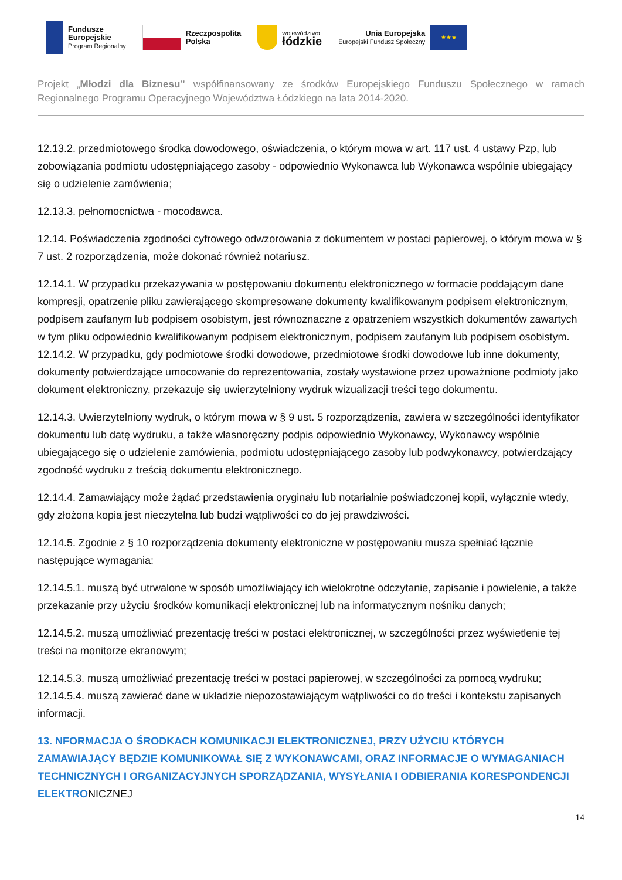Fundusze
Europejskie
Program Regionalny
Rzeczpospolita
Polska
województwo
łódzkie
Unia Europejska
Europejski Fundusz Społeczny
★★★
Projekt „Młodzi dla Biznesu” współfinansowany ze środków Europejskiego Funduszu Społecznego w ramach Regionalnego Programu Operacyjnego Województwa Łódzkiego na lata 2014-2020.
12.13.2. przedmiotowego środka dowodowego, oświadczenia, o którym mowa w art. 117 ust. 4 ustawy Pzp, lub zobowiązania podmiotu udostępniającego zasoby - odpowiednio Wykonawca lub Wykonawca wspólnie ubiegający się o udzielenie zamówienia;
12.13.3. pełnomocnictwa - mocodawca.
12.14. Poświadczenia zgodności cyfrowego odwzorowania z dokumentem w postaci papierowej, o którym mowa w § 7 ust. 2 rozporządzenia, może dokonać również notariusz.
12.14.1. W przypadku przekazywania w postępowaniu dokumentu elektronicznego w formacie poddającym dane kompresji, opatrzenie pliku zawierającego skompresowane dokumenty kwalifikowanym podpisem elektronicznym, podpisem zaufanym lub podpisem osobistym, jest równoznaczne z opatrzeniem wszystkich dokumentów zawartych w tym pliku odpowiednio kwalifikowanym podpisem elektronicznym, podpisem zaufanym lub podpisem osobistym. 12.14.2. W przypadku, gdy podmiotowe środki dowodowe, przedmiotowe środki dowodowe lub inne dokumenty, dokumenty potwierdzające umocowanie do reprezentowania, zostały wystawione przez upoważnione podmioty jako dokument elektroniczny, przekazuje się uwierzytelniony wydruk wizualizacji treści tego dokumentu.
12.14.3. Uwierzytelniony wydruk, o którym mowa w § 9 ust. 5 rozporządzenia, zawiera w szczególności identyfikator dokumentu lub datę wydruku, a także własnoręczny podpis odpowiednio Wykonawcy, Wykonawcy wspólnie ubiegającego się o udzielenie zamówienia, podmiotu udostępniającego zasoby lub podwykonawcy, potwierdzający zgodność wydruku z treścią dokumentu elektronicznego.
12.14.4. Zamawiający może żądać przedstawienia oryginału lub notarialnie poświadczonej kopii, wyłącznie wtedy, gdy złożona kopia jest nieczytelna lub budzi wątpliwości co do jej prawdziwości.
12.14.5. Zgodnie z § 10 rozporządzenia dokumenty elektroniczne w postępowaniu musza spełniać łącznie następujące wymagania:
12.14.5.1. muszą być utrwalone w sposób umożliwiający ich wielokrotne odczytanie, zapisanie i powielenie, a także przekazanie przy użyciu środków komunikacji elektronicznej lub na informatycznym nośniku danych;
12.14.5.2. muszą umożliwiać prezentację treści w postaci elektronicznej, w szczególności przez wyświetlenie tej treści na monitorze ekranowym;
12.14.5.3. muszą umożliwiać prezentację treści w postaci papierowej, w szczególności za pomocą wydruku; 12.14.5.4. muszą zawierać dane w układzie niepozostawiającym wątpliwości co do treści i kontekstu zapisanych informacji.
13. NFORMACJA O ŚRODKACH KOMUNIKACJI ELEKTRONICZNEJ, PRZY UŻYCIU KTÓRYCH ZAMAWIAJĄCY BĘDZIE KOMUNIKOWAŁ SIĘ Z WYKONAWCAMI, ORAZ INFORMACJE O WYMAGANIACH TECHNICZNYCH I ORGANIZACYJNYCH SPORZĄDZANIA, WYSYŁANIA I ODBIERANIA KORESPONDENCJI ELEKTRONICZNEJ
14